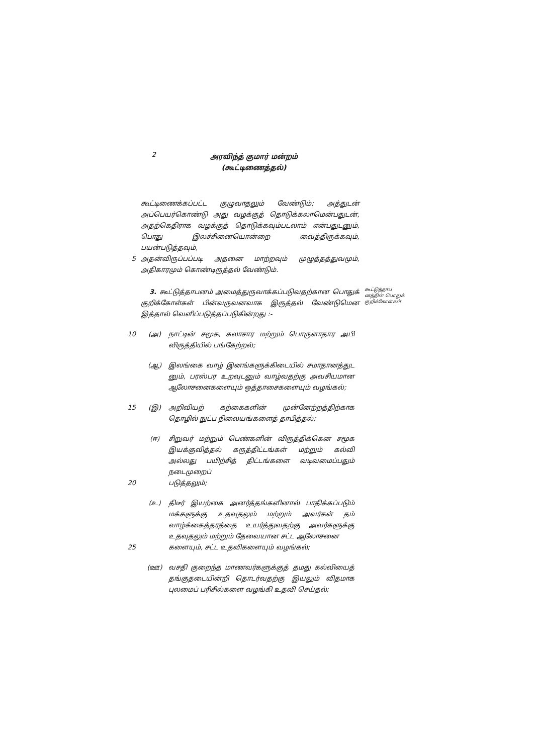2
அரவிந்த் குமார் மன்றம்
(கூட்டிணைத்தல்)
கூட்டிணைக்கப்பட்ட குழுவாதலும் வேண்டும்; அத்துடன் அப்பெயர்கொண்டு அது வழக்குத் தொடுக்கலாமென்பதுடன், அதற்கெதிராக வழக்குத் தொடுக்கவும்படலாம் என்பதுடனும், பொது இலச்சினையொன்றை வைத்திருக்கவும், பயன்படுத்தவும்,
5 அதன்விருப்பப்படி அதனை மாற்றவும் முழுத்தத்துவமும், அதிகாரமும் கொண்டிருத்தல் வேண்டும்.
3. கூட்டுத்தாபனம் அமைத்துருவாக்கப்படுவதற்கான பொதுக் குறிக்கோள்கள் பின்வருவனவாக இருத்தல் வேண்டுமென இத்தால் வெளிப்படுத்தப்படுகின்றது :-
கூட்டுத்தாப னத்தின் பொதுக் குறிக்கோள்கள்.
10 (அ) நாட்டின் சமூக, கலாசார மற்றும் பொருளாதார அபி விருத்தியில் பங்கேற்றல்;
(ஆ) இலங்கை வாழ் இனங்களுக்கிடையில் சமாதானத்துட னும், பரஸ்பர உறவுடனும் வாழ்வதற்கு அவசியமான ஆலோசனைகளையும் ஒத்தாசைகளையும் வழங்கல்;
15 (இ) அறிவியற் கற்கைகளின் முன்னேற்றத்திற்காக தொழில் நுட்ப நிலையங்களைத் தாபித்தல்;
(ஈ) சிறுவர் மற்றும் பெண்களின் விருத்திக்கென சமூக இயக்குவித்தல் கருத்திட்டங்கள் மற்றும் கல்வி அல்லது பயிற்சித் திட்டங்களை வடிவமைப்பதும் நடைமுறைப்
20 படுத்தலும்;
(உ) திடீர் இயற்கை அனர்த்தங்களினால் பாதிக்கப்படும் மக்களுக்கு உதவுதலும் மற்றும் அவர்கள் தம் வாழ்க்கைத்தரத்தை உயர்த்துவதற்கு அவர்களுக்கு உதவுதலும் மற்றும் தேவையான சட்ட ஆலோசனை
25 களையும், சட்ட உதவிகளையும் வழங்கல்;
(ஊ) வசதி குறைந்த மாணவர்களுக்குத் தமது கல்வியைத் தங்குதடையின்றி தொடர்வதற்கு இயலும் விதமாக புலமைப் பரிசில்களை வழங்கி உதவி செய்தல்;